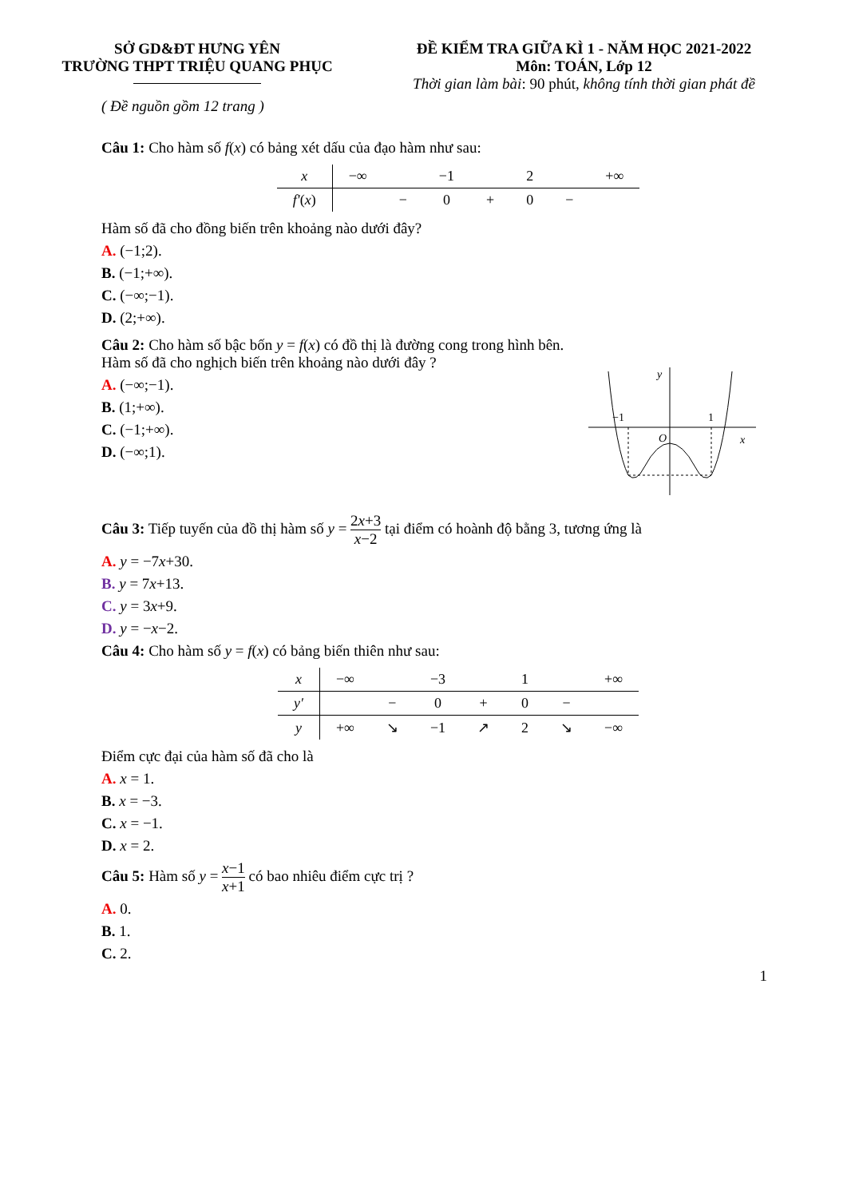SỞ GD&ĐT HƯNG YÊN
TRƯỜNG THPT TRIỆU QUANG PHỤC
ĐỀ KIỂM TRA GIỮA KÌ 1 - NĂM HỌC 2021-2022
Môn: TOÁN, Lớp 12
Thời gian làm bài: 90 phút, không tính thời gian phát đề
( Đề nguồn gồm 12 trang )
Câu 1: Cho hàm số f(x) có bảng xét dấu của đạo hàm như sau:
| x | −∞ | | −1 | | 2 | | +∞ |
| f′ ( x ) | | − | 0 | + | 0 | − | |
Hàm số đã cho đồng biến trên khoảng nào dưới đây?
A. (−1;2).
B. (−1;+∞).
C. (−∞;−1).
D. (2;+∞).
Câu 2: Cho hàm số bậc bốn y = f(x) có đồ thị là đường cong trong hình bên. Hàm số đã cho nghịch biến trên khoảng nào dưới đây ?
A. (−∞;−1).
B. (1;+∞).
C. (−1;+∞).
D. (−∞;1).
−1
1
O
x
y
Câu 3: Tiếp tuyến của đồ thị hàm số y = 2x+3 x−2 tại điểm có hoành độ bằng 3, tương ứng là
A. y = −7x+30.
B. y = 7x+13.
C. y = 3x+9.
D. y = −x−2.
Câu 4: Cho hàm số y = f(x) có bảng biến thiên như sau:
| x | −∞ | | −3 | | 1 | | +∞ |
| y′ | | − | 0 | + | 0 | − | |
| y | +∞ | ↘ | −1 | ↗ | 2 | ↘ | −∞ |
Điểm cực đại của hàm số đã cho là
A. x = 1.
B. x = −3.
C. x = −1.
D. x = 2.
Câu 5: Hàm số y = x−1 x+1 có bao nhiêu điểm cực trị ?
A. 0.
B. 1.
C. 2.
1